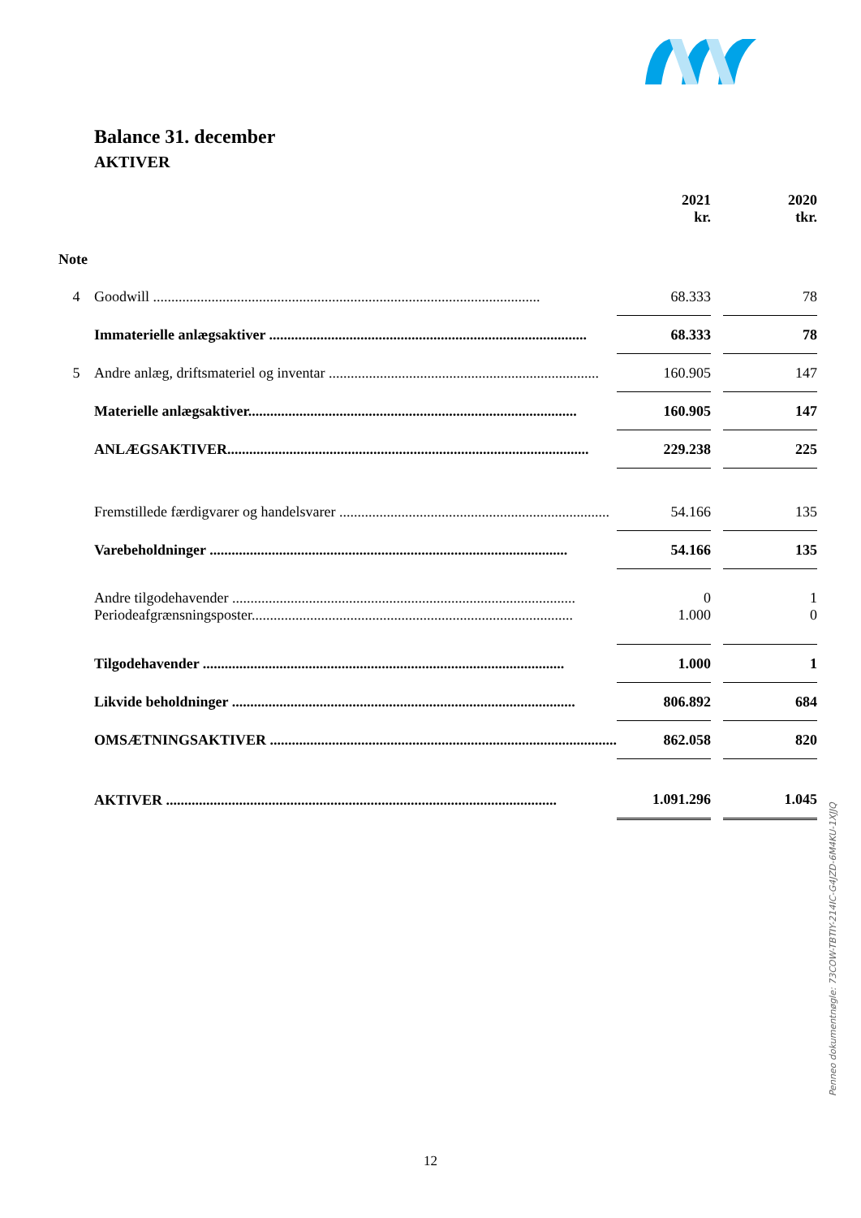Balance 31. december
AKTIVER
| | | 2021 kr. | | 2020 tkr. |
| --- | --- | --- | --- | --- |
| Note | | | | |
| 4 | Goodwill .......................................................................................................... | 68.333 | | 78 |
| | Immaterielle anlægsaktiver ....................................................................................... | 68.333 | | 78 |
| 5 | Andre anlæg, driftsmateriel og inventar .......................................................................... | 160.905 | | 147 |
| | Materielle anlægsaktiver.......................................................................................... | 160.905 | | 147 |
| | ANLÆGSAKTIVER................................................................................................... | 229.238 | | 225 |
| | Fremstillede færdigvarer og handelsvarer .......................................................................... | 54.166 | | 135 |
| | Varebeholdninger .................................................................................................. | 54.166 | | 135 |
| | Andre tilgodehavender .............................................................................................. | 0 | | 1 |
| | Periodeafgrænsningsposter........................................................................................ | 1.000 | | 0 |
| | Tilgodehavender ................................................................................................... | 1.000 | | 1 |
| | Likvide beholdninger .............................................................................................. | 806.892 | | 684 |
| | OMSÆTNINGSAKTIVER ............................................................................................... | 862.058 | | 820 |
| | AKTIVER ........................................................................................................... | 1.091.296 | | 1.045 |
Penneo dokumentnøgle: 73COW-TBTIY-214IC-G4JZD-6M4KU-1XJJQ
12